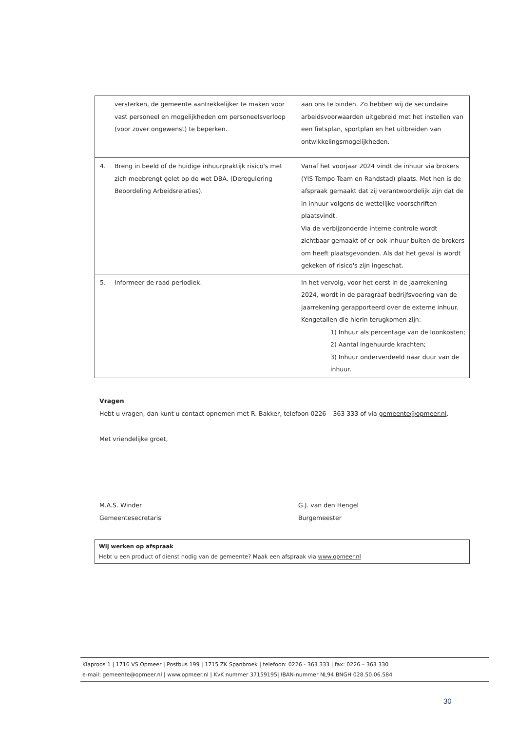| versterken, de gemeente aantrekkelijker te maken voor vast personeel en mogelijkheden om personeelsverloop (voor zover ongewenst) te beperken. | aan ons te binden. Zo hebben wij de secundaire arbeidsvoorwaarden uitgebreid met het instellen van een fietsplan, sportplan en het uitbreiden van ontwikkelingsmogelijkheden. |
| 4. Breng in beeld of de huidige inhuurpraktijk risico's met zich meebrengt gelet op de wet DBA. (Deregulering Beoordeling Arbeidsrelaties). | Vanaf het voorjaar 2024 vindt de inhuur via brokers (YIS Tempo Team en Randstad) plaats. Met hen is de afspraak gemaakt dat zij verantwoordelijk zijn dat de in inhuur volgens de wettelijke voorschriften plaatsvindt. Via de verbijzonderde interne controle wordt zichtbaar gemaakt of er ook inhuur buiten de brokers om heeft plaatsgevonden. Als dat het geval is wordt gekeken of risico's zijn ingeschat. |
| 5. Informeer de raad periodiek. | In het vervolg, voor het eerst in de jaarrekening 2024, wordt in de paragraaf bedrijfsvoering van de jaarrekening gerapporteerd over de externe inhuur. Kengetallen die hierin terugkomen zijn: 1) Inhuur als percentage van de loonkosten; 2) Aantal ingehuurde krachten; 3) Inhuur onderverdeeld naar duur van de inhuur. |
Vragen
Hebt u vragen, dan kunt u contact opnemen met R. Bakker, telefoon 0226 – 363 333 of via gemeente@opmeer.nl.
Met vriendelijke groet,
M.A.S. Winder
Gemeentesecretaris
G.J. van den Hengel
Burgemeester
Wij werken op afspraak
Hebt u een product of dienst nodig van de gemeente? Maak een afspraak via www.opmeer.nl
Klaproos 1 | 1716 VS Opmeer | Postbus 199 | 1715 ZK Spanbroek | telefoon: 0226 - 363 333 | fax: 0226 – 363 330
e-mail: gemeente@opmeer.nl | www.opmeer.nl | KvK nummer 37159195| IBAN-nummer NL94 BNGH 028.50.06.584
30